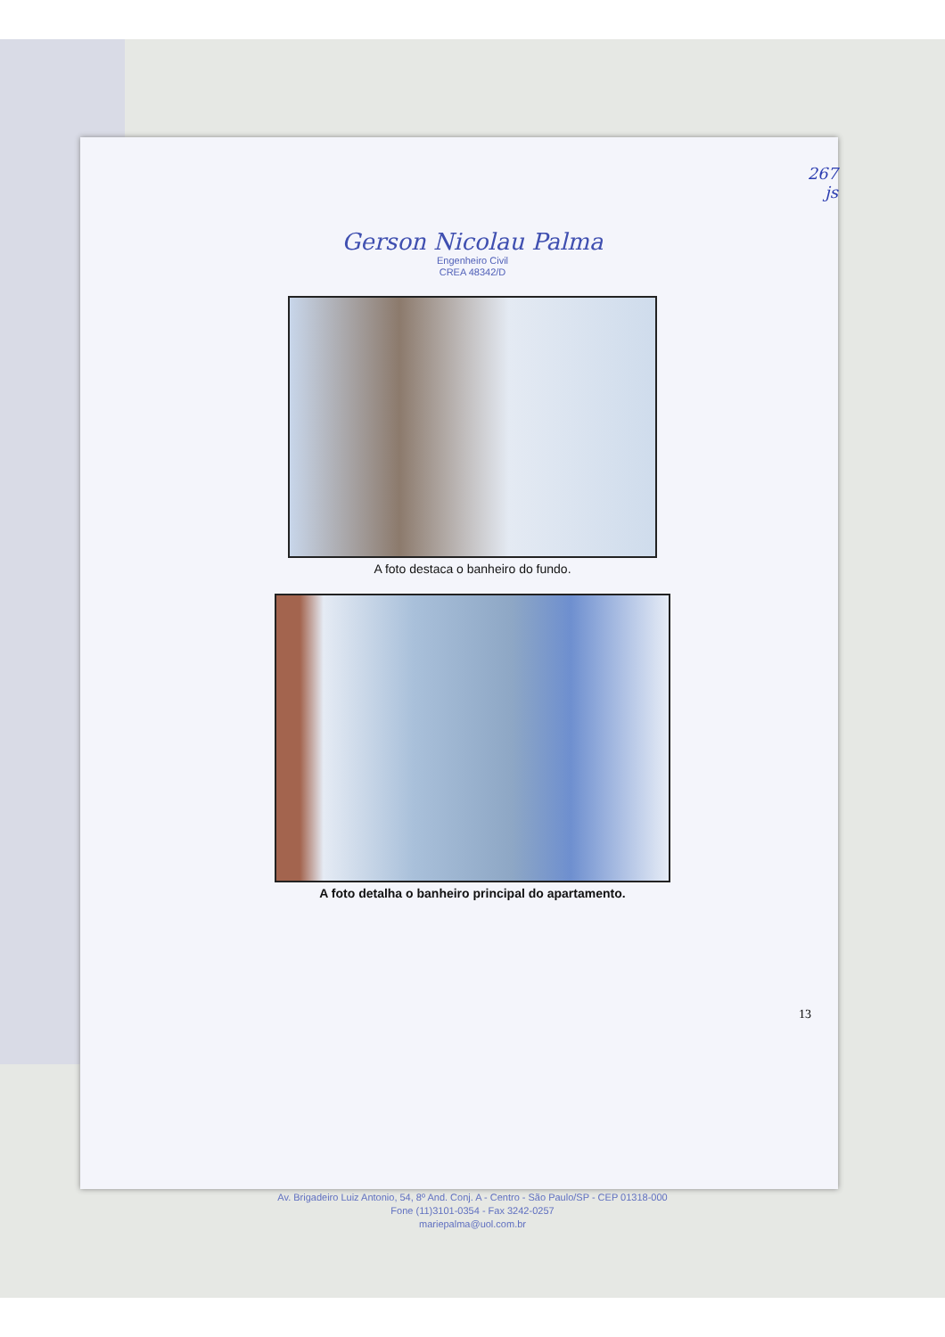267
js
Gerson Nicolau Palma
Engenheiro Civil
CREA 48342/D
A foto destaca o banheiro do fundo.
A foto detalha o banheiro principal do apartamento.
13
Av. Brigadeiro Luiz Antonio, 54, 8º And. Conj. A - Centro - São Paulo/SP - CEP 01318-000
Fone (11)3101-0354 - Fax 3242-0257
mariepalma@uol.com.br